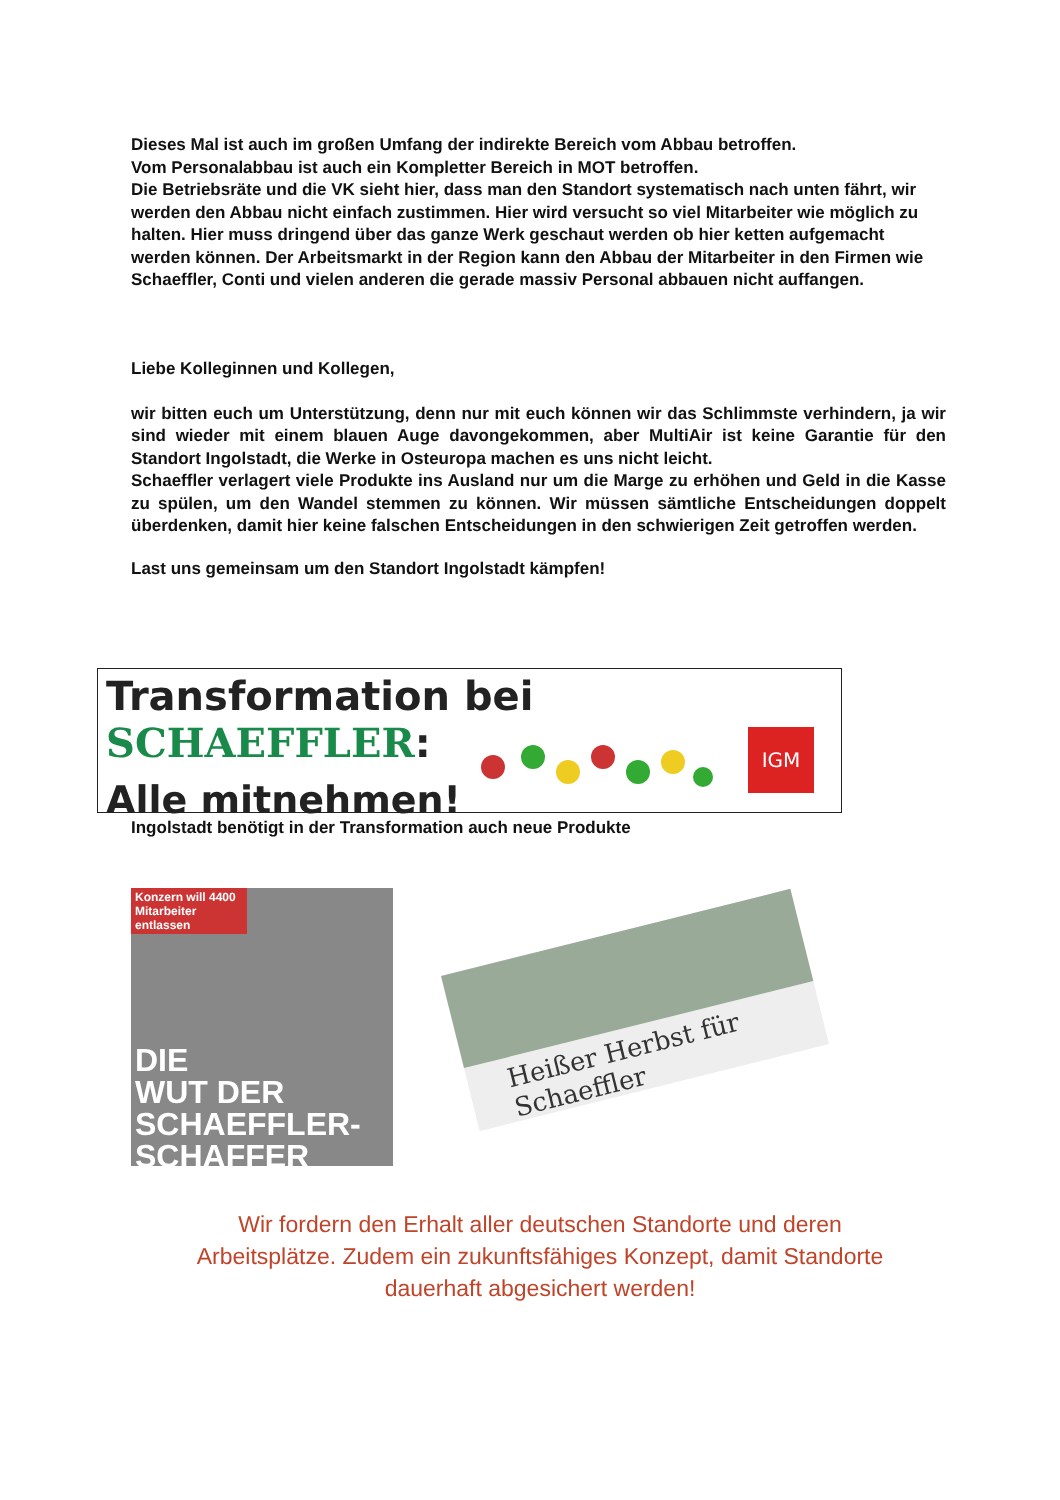Dieses Mal ist auch im großen Umfang der indirekte Bereich vom Abbau betroffen.
Vom Personalabbau ist auch ein Kompletter Bereich in MOT betroffen.
Die Betriebsräte und die VK sieht hier, dass man den Standort systematisch nach unten fährt, wir werden den Abbau nicht einfach zustimmen. Hier wird versucht so viel Mitarbeiter wie möglich zu halten. Hier muss dringend über das ganze Werk geschaut werden ob hier ketten aufgemacht werden können. Der Arbeitsmarkt in der Region kann den Abbau der Mitarbeiter in den Firmen wie Schaeffler, Conti und vielen anderen die gerade massiv Personal abbauen nicht auffangen.
Liebe Kolleginnen und Kollegen,
wir bitten euch um Unterstützung, denn nur mit euch können wir das Schlimmste verhindern, ja wir sind wieder mit einem blauen Auge davongekommen, aber MultiAir ist keine Garantie für den Standort Ingolstadt, die Werke in Osteuropa machen es uns nicht leicht.
Schaeffler verlagert viele Produkte ins Ausland nur um die Marge zu erhöhen und Geld in die Kasse zu spülen, um den Wandel stemmen zu können. Wir müssen sämtliche Entscheidungen doppelt überdenken, damit hier keine falschen Entscheidungen in den schwierigen Zeit getroffen werden.
Last uns gemeinsam um den Standort Ingolstadt kämpfen!
Transformation bei SCHAEFFLER:
Alle mitnehmen!
IGM
Ingolstadt benötigt in der Transformation auch neue Produkte
Konzern will 4400 Mitarbeiter entlassen
DIE
WUT DER
SCHAEFFLER-
SCHAFFER
Heißer Herbst für Schaeffler
Wir fordern den Erhalt aller deutschen Standorte und deren Arbeitsplätze. Zudem ein zukunftsfähiges Konzept, damit Standorte dauerhaft abgesichert werden!